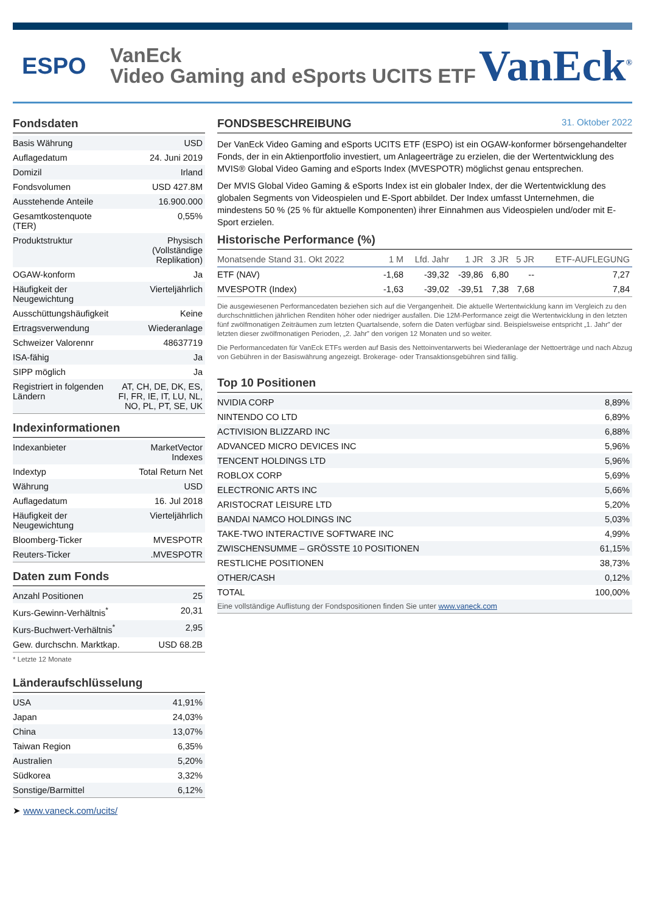ESPO
VanEck
Video Gaming and eSports UCITS ETF
VanEck<sup>®</sup>
Fondsdaten
| Basis Währung | USD |
| Auflagedatum | 24. Juni 2019 |
| Domizil | Irland |
| Fondsvolumen | USD 427.8M |
| Ausstehende Anteile | 16.900.000 |
| Gesamtkostenquote (TER) | 0,55% |
| Produktstruktur | Physisch (Vollständige Replikation) |
| OGAW-konform | Ja |
| Häufigkeit der Neugewichtung | Vierteljährlich |
| Ausschüttungshäufigkeit | Keine |
| Ertragsverwendung | Wiederanlage |
| Schweizer Valorennr | 48637719 |
| ISA-fähig | Ja |
| SIPP möglich | Ja |
| Registriert in folgenden Ländern | AT, CH, DE, DK, ES, FI, FR, IE, IT, LU, NL, NO, PL, PT, SE, UK |
Indexinformationen
| Indexanbieter | MarketVector Indexes |
| Indextyp | Total Return Net |
| Währung | USD |
| Auflagedatum | 16. Jul 2018 |
| Häufigkeit der Neugewichtung | Vierteljährlich |
| Bloomberg-Ticker | MVESPOTR |
| Reuters-Ticker | .MVESPOTR |
Daten zum Fonds
| Anzahl Positionen | 25 |
| Kurs-Gewinn-Verhältnis<sup>*</sup> | 20,31 |
| Kurs-Buchwert-Verhältnis<sup>*</sup> | 2,95 |
| Gew. durchschn. Marktkap. | USD 68.2B |
* Letzte 12 Monate
Länderaufschlüsselung
| USA | 41,91% |
| Japan | 24,03% |
| China | 13,07% |
| Taiwan Region | 6,35% |
| Australien | 5,20% |
| Südkorea | 3,32% |
| Sonstige/Barmittel | 6,12% |
➤ www.vaneck.com/ucits/
FONDSBESCHREIBUNG 31. Oktober 2022
Der VanEck Video Gaming and eSports UCITS ETF (ESPO) ist ein OGAW-konformer börsengehandelter Fonds, der in ein Aktienportfolio investiert, um Anlageerträge zu erzielen, die der Wertentwicklung des MVIS® Global Video Gaming and eSports Index (MVESPOTR) möglichst genau entsprechen.
Der MVIS Global Video Gaming & eSports Index ist ein globaler Index, der die Wertentwicklung des globalen Segments von Videospielen und E-Sport abbildet. Der Index umfasst Unternehmen, die mindestens 50 % (25 % für aktuelle Komponenten) ihrer Einnahmen aus Videospielen und/oder mit E-Sport erzielen.
Historische Performance (%)
| Monatsende Stand 31. Okt 2022 | 1 M | Lfd. Jahr | 1 JR | 3 JR | 5 JR | ETF-AUFLEGUNG |
| --- | --- | --- | --- | --- | --- | --- |
| ETF (NAV) | -1,68 | -39,32 | -39,86 | 6,80 | -- | 7,27 |
| MVESPOTR (Index) | -1,63 | -39,02 | -39,51 | 7,38 | 7,68 | 7,84 |
Die ausgewiesenen Performancedaten beziehen sich auf die Vergangenheit. Die aktuelle Wertentwicklung kann im Vergleich zu den durchschnittlichen jährlichen Renditen höher oder niedriger ausfallen. Die 12M-Performance zeigt die Wertentwicklung in den letzten fünf zwölfmonatigen Zeiträumen zum letzten Quartalsende, sofern die Daten verfügbar sind. Beispielsweise entspricht „1. Jahr” der letzten dieser zwölfmonatigen Perioden, „2. Jahr” den vorigen 12 Monaten und so weiter.
Die Performancedaten für VanEck ETFs werden auf Basis des Nettoinventarwerts bei Wiederanlage der Nettoerträge und nach Abzug von Gebühren in der Basiswährung angezeigt. Brokerage- oder Transaktionsgebühren sind fällig.
Top 10 Positionen
| NVIDIA CORP | 8,89% |
| NINTENDO CO LTD | 6,89% |
| ACTIVISION BLIZZARD INC | 6,88% |
| ADVANCED MICRO DEVICES INC | 5,96% |
| TENCENT HOLDINGS LTD | 5,96% |
| ROBLOX CORP | 5,69% |
| ELECTRONIC ARTS INC | 5,66% |
| ARISTOCRAT LEISURE LTD | 5,20% |
| BANDAI NAMCO HOLDINGS INC | 5,03% |
| TAKE-TWO INTERACTIVE SOFTWARE INC | 4,99% |
| ZWISCHENSUMME – GRÖSSTE 10 POSITIONEN | 61,15% |
| RESTLICHE POSITIONEN | 38,73% |
| OTHER/CASH | 0,12% |
| TOTAL | 100,00% |
| Eine vollständige Auflistung der Fondspositionen finden Sie unter www.vaneck.com | |